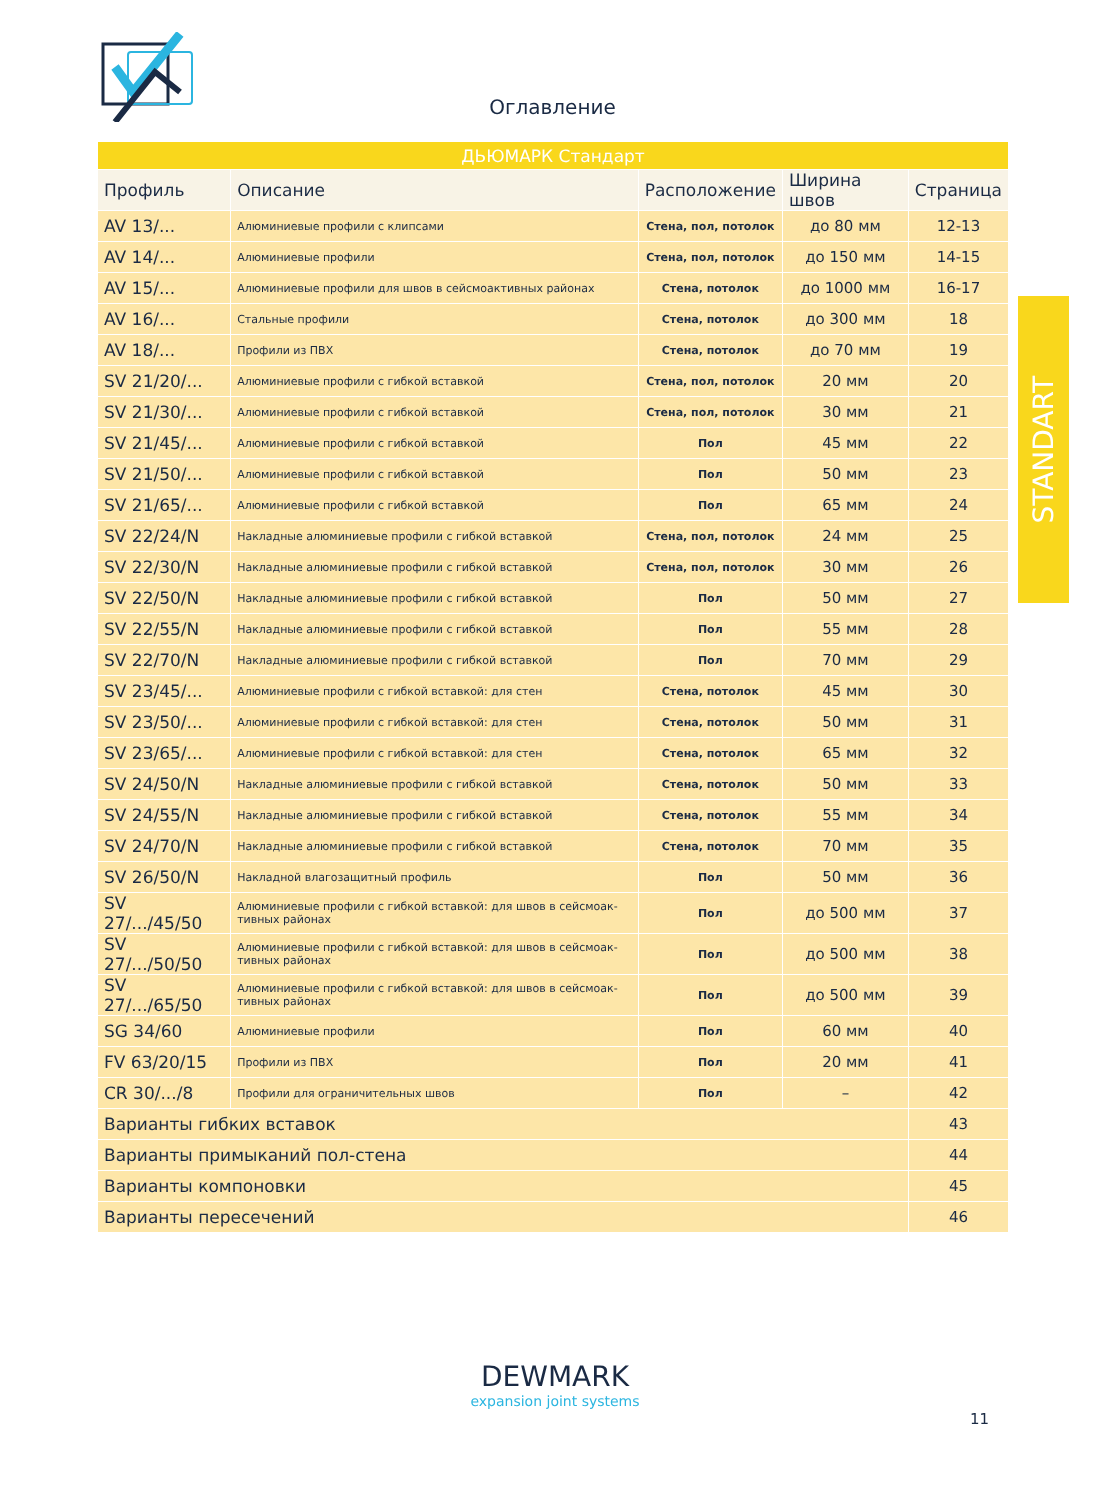Оглавление
| ДЬЮМАРК Стандарт | | | | |
| Профиль | Описание | Расположение | Ширина швов | Страница |
| AV 13/... | Алюминиевые профили с клипсами | Стена, пол, потолок | до 80 мм | 12-13 |
| AV 14/... | Алюминиевые профили | Стена, пол, потолок | до 150 мм | 14-15 |
| AV 15/... | Алюминиевые профили для швов в сейсмоактивных районах | Стена, потолок | до 1000 мм | 16-17 |
| AV 16/... | Стальные профили | Стена, потолок | до 300 мм | 18 |
| AV 18/... | Профили из ПВХ | Стена, потолок | до 70 мм | 19 |
| SV 21/20/... | Алюминиевые профили с гибкой вставкой | Стена, пол, потолок | 20 мм | 20 |
| SV 21/30/... | Алюминиевые профили с гибкой вставкой | Стена, пол, потолок | 30 мм | 21 |
| SV 21/45/... | Алюминиевые профили с гибкой вставкой | Пол | 45 мм | 22 |
| SV 21/50/... | Алюминиевые профили с гибкой вставкой | Пол | 50 мм | 23 |
| SV 21/65/... | Алюминиевые профили с гибкой вставкой | Пол | 65 мм | 24 |
| SV 22/24/N | Накладные алюминиевые профили с гибкой вставкой | Стена, пол, потолок | 24 мм | 25 |
| SV 22/30/N | Накладные алюминиевые профили с гибкой вставкой | Стена, пол, потолок | 30 мм | 26 |
| SV 22/50/N | Накладные алюминиевые профили с гибкой вставкой | Пол | 50 мм | 27 |
| SV 22/55/N | Накладные алюминиевые профили с гибкой вставкой | Пол | 55 мм | 28 |
| SV 22/70/N | Накладные алюминиевые профили с гибкой вставкой | Пол | 70 мм | 29 |
| SV 23/45/... | Алюминиевые профили с гибкой вставкой: для стен | Стена, потолок | 45 мм | 30 |
| SV 23/50/... | Алюминиевые профили с гибкой вставкой: для стен | Стена, потолок | 50 мм | 31 |
| SV 23/65/... | Алюминиевые профили с гибкой вставкой: для стен | Стена, потолок | 65 мм | 32 |
| SV 24/50/N | Накладные алюминиевые профили с гибкой вставкой | Стена, потолок | 50 мм | 33 |
| SV 24/55/N | Накладные алюминиевые профили с гибкой вставкой | Стена, потолок | 55 мм | 34 |
| SV 24/70/N | Накладные алюминиевые профили с гибкой вставкой | Стена, потолок | 70 мм | 35 |
| SV 26/50/N | Накладной влагозащитный профиль | Пол | 50 мм | 36 |
| SV 27/.../45/50 | Алюминиевые профили с гибкой вставкой: для швов в сейсмоак-тивных районах | Пол | до 500 мм | 37 |
| SV 27/.../50/50 | Алюминиевые профили с гибкой вставкой: для швов в сейсмоак-тивных районах | Пол | до 500 мм | 38 |
| SV 27/.../65/50 | Алюминиевые профили с гибкой вставкой: для швов в сейсмоак-тивных районах | Пол | до 500 мм | 39 |
| SG 34/60 | Алюминиевые профили | Пол | 60 мм | 40 |
| FV 63/20/15 | Профили из ПВХ | Пол | 20 мм | 41 |
| CR 30/.../8 | Профили для ограничительных швов | Пол | – | 42 |
| Варианты гибких вставок | | | | 43 |
| Варианты примыканий пол-стена | | | | 44 |
| Варианты компоновки | | | | 45 |
| Варианты пересечений | | | | 46 |
STANDART
DEWMARK
expansion joint systems
11